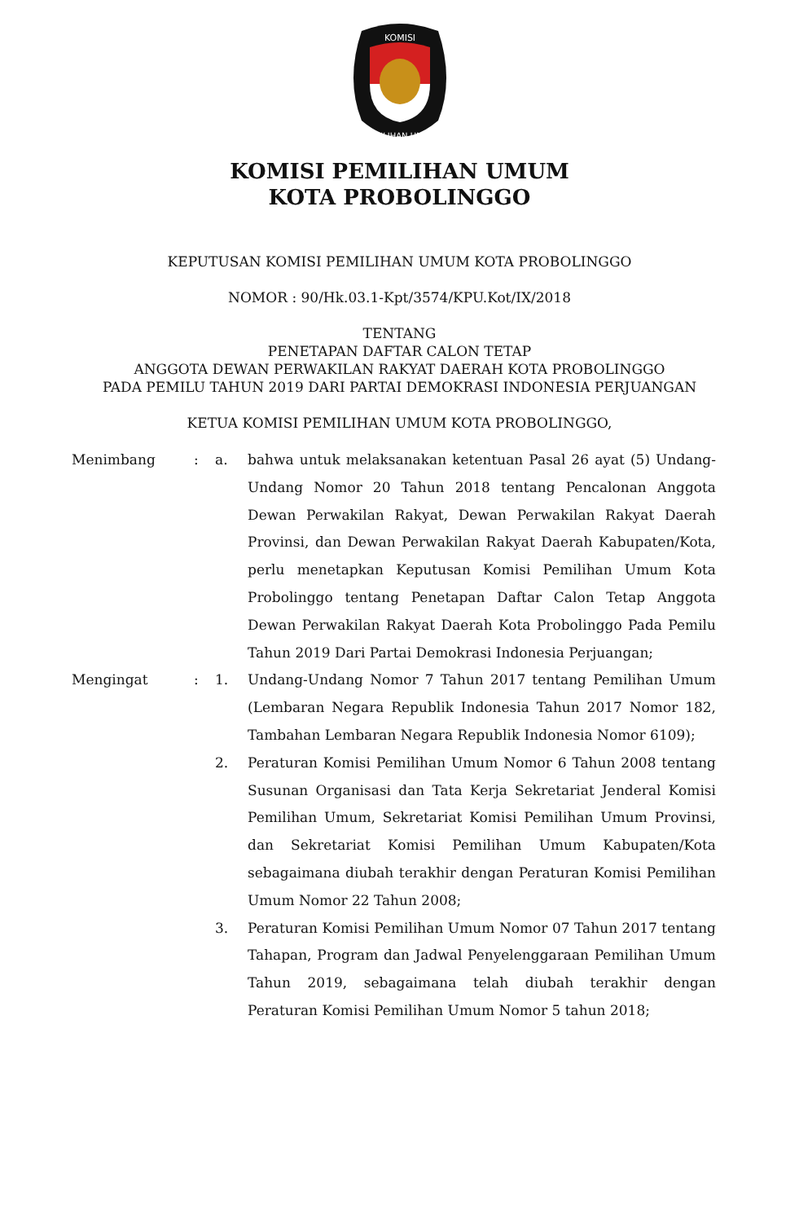KOMISI
PEMILIHAN UMUM
KOMISI PEMILIHAN UMUM
KOTA PROBOLINGGO
KEPUTUSAN KOMISI PEMILIHAN UMUM KOTA PROBOLINGGO
NOMOR : 90/Hk.03.1-Kpt/3574/KPU.Kot/IX/2018
TENTANG
PENETAPAN DAFTAR CALON TETAP
ANGGOTA DEWAN PERWAKILAN RAKYAT DAERAH KOTA PROBOLINGGO
PADA PEMILU TAHUN 2019 DARI PARTAI DEMOKRASI INDONESIA PERJUANGAN
KETUA KOMISI PEMILIHAN UMUM KOTA PROBOLINGGO,
Menimbang : a. bahwa untuk melaksanakan ketentuan Pasal 26 ayat (5) Undang-Undang Nomor 20 Tahun 2018 tentang Pencalonan Anggota Dewan Perwakilan Rakyat, Dewan Perwakilan Rakyat Daerah Provinsi, dan Dewan Perwakilan Rakyat Daerah Kabupaten/Kota, perlu menetapkan Keputusan Komisi Pemilihan Umum Kota Probolinggo tentang Penetapan Daftar Calon Tetap Anggota Dewan Perwakilan Rakyat Daerah Kota Probolinggo Pada Pemilu Tahun 2019 Dari Partai Demokrasi Indonesia Perjuangan;
Mengingat : 1. Undang-Undang Nomor 7 Tahun 2017 tentang Pemilihan Umum (Lembaran Negara Republik Indonesia Tahun 2017 Nomor 182, Tambahan Lembaran Negara Republik Indonesia Nomor 6109);
2. Peraturan Komisi Pemilihan Umum Nomor 6 Tahun 2008 tentang Susunan Organisasi dan Tata Kerja Sekretariat Jenderal Komisi Pemilihan Umum, Sekretariat Komisi Pemilihan Umum Provinsi, dan Sekretariat Komisi Pemilihan Umum Kabupaten/Kota sebagaimana diubah terakhir dengan Peraturan Komisi Pemilihan Umum Nomor 22 Tahun 2008;
3. Peraturan Komisi Pemilihan Umum Nomor 07 Tahun 2017 tentang Tahapan, Program dan Jadwal Penyelenggaraan Pemilihan Umum Tahun 2019, sebagaimana telah diubah terakhir dengan Peraturan Komisi Pemilihan Umum Nomor 5 tahun 2018;